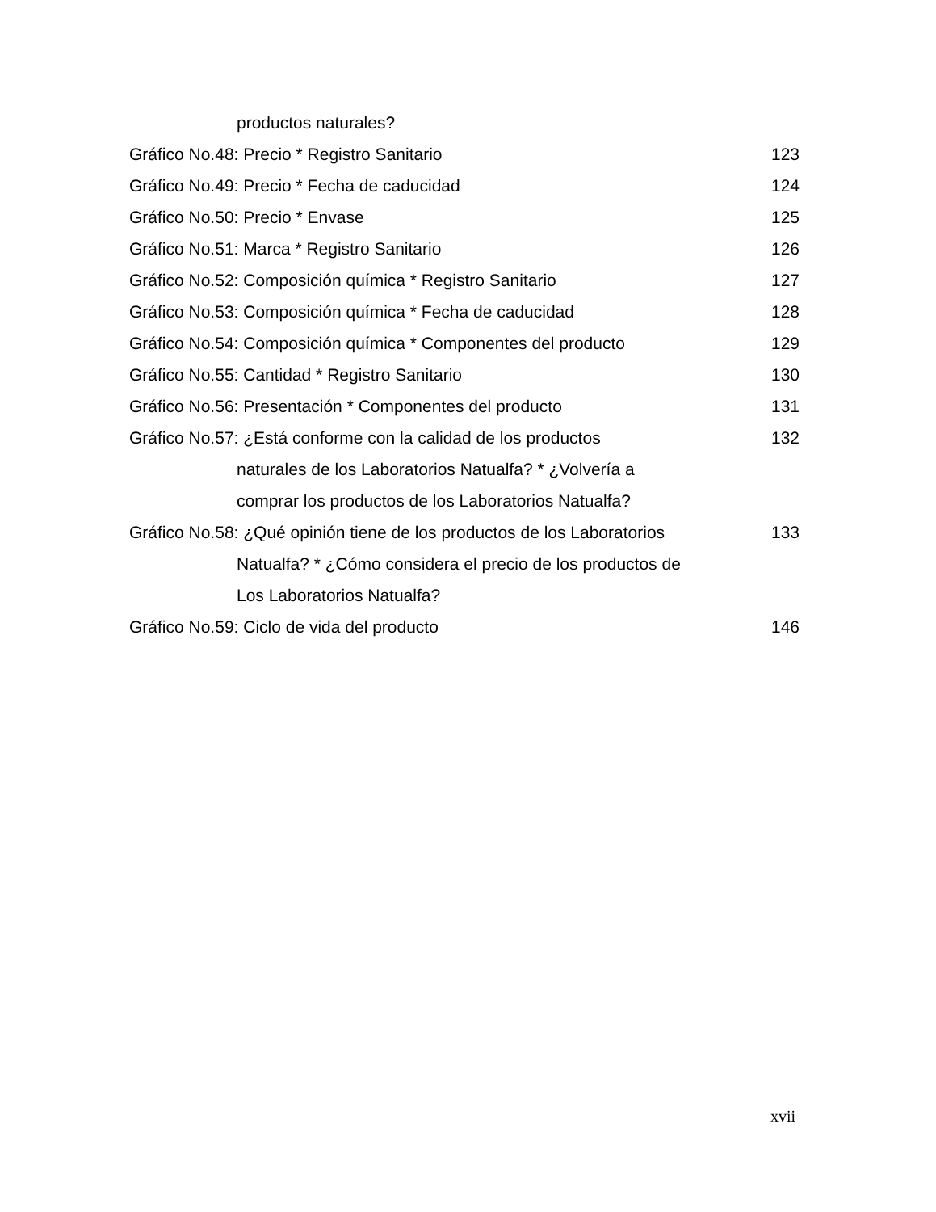productos naturales?
Gráfico No.48: Precio * Registro Sanitario
123
Gráfico No.49: Precio * Fecha de caducidad
124
Gráfico No.50: Precio * Envase 125
Gráfico No.51: Marca * Registro Sanitario
126
Gráfico No.52: Composición química * Registro Sanitario
127
Gráfico No.53: Composición química * Fecha de caducidad
128
Gráfico No.54: Composición química * Componentes del producto
129
Gráfico No.55: Cantidad * Registro Sanitario
130
Gráfico No.56: Presentación * Componentes del producto
131
Gráfico No.57: ¿Está conforme con la calidad de los productos
132
naturales de los Laboratorios Natualfa? * ¿Volvería a
comprar los productos de los Laboratorios Natualfa?
Gráfico No.58: ¿Qué opinión tiene de los productos de los Laboratorios
133
Natualfa? * ¿Cómo considera el precio de los productos de
Los Laboratorios Natualfa?
Gráfico No.59: Ciclo de vida del producto
146
xvii